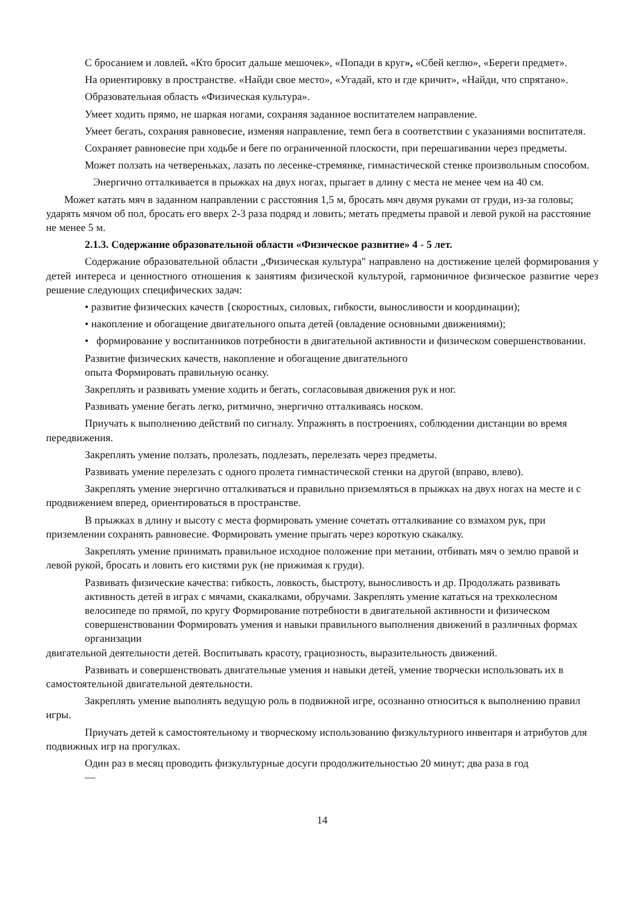С бросанием и ловлей. «Кто бросит дальше мешочек», «Попади в круг», «Сбей кеглю», «Береги предмет».
На ориентировку в пространстве. «Найди свое место», «Угадай, кто и где кричит», «Найди, что спрятано».
Образовательная область «Физическая культура».
Умеет ходить прямо, не шаркая ногами, сохраняя заданное воспитателем направление.
Умеет бегать, сохраняя равновесие, изменяя направление, темп бега в соответствии с указаниями воспитателя.
Сохраняет равновесие при ходьбе и беге по ограниченной плоскости, при перешагивании через предметы.
Может ползать на четвереньках, лазать по лесенке-стремянке, гимнастической стенке произвольным способом.
Энергично отталкивается в прыжках на двух ногах, прыгает в длину с места не менее чем на 40 см.
Может катать мяч в заданном направлении с расстояния 1,5 м, бросать мяч двумя руками от груди, из-за головы; ударять мячом об пол, бросать его вверх 2-3 раза подряд и ловить; метать предметы правой и левой рукой на расстояние не менее 5 м.
2.1.3. Содержание образовательной области «Физическое развитие» 4 - 5 лет.
Содержание образовательной области „Физическая культура" направлено на достижение целей формирования у детей интереса и ценностного отношения к занятиям физической культурой, гармоничное физическое развитие через решение следующих специфических задач:
• развитие физических качеств {скоростных, силовых, гибкости, выносливости и координации);
• накопление и обогащение двигательного опыта детей (овладение основными движениями);
• формирование у воспитанников потребности в двигательной активности и физическом совершенствовании.
Развитие физических качеств, накопление и обогащение двигательного
опыта Формировать правильную осанку.
Закреплять и развивать умение ходить и бегать, согласовывая движения рук и ног.
Развивать умение бегать легко, ритмично, энергично отталкиваясь носком.
Приучать к выполнению действий по сигналу. Упражнять в построениях, соблюдении дистанции во время передвижения.
Закреплять умение ползать, пролезать, подлезать, перелезать через предметы.
Развивать умение перелезать с одного пролета гимнастической стенки на другой (вправо, влево).
Закреплять умение энергично отталкиваться и правильно приземляться в прыжках на двух ногах на месте и с продвижением вперед, ориентироваться в пространстве.
В прыжках в длину и высоту с места формировать умение сочетать отталкивание со взмахом рук, при приземлении сохранять равновесие. Формировать умение прыгать через короткую скакалку.
Закреплять умение принимать правильное исходное положение при метании, отбивать мяч о землю правой и левой рукой, бросать и ловить его кистями рук (не прижимая к груди).
Развивать физические качества: гибкость, ловкость, быстроту, выносливость и др. Продолжать развивать активность детей в играх с мячами, скакалками, обручами. Закреплять умение кататься на трехколесном велосипеде по прямой, по кругу Формирование потребности в двигательной активности и физическом совершенствовании Формировать умения и навыки правильного выполнения движений в различных формах организации
двигательной деятельности детей. Воспитывать красоту, грациозность, выразительность движений.
Развивать и совершенствовать двигательные умения и навыки детей, умение творчески использовать их в самостоятельной двигательной деятельности.
Закреплять умение выполнять ведущую роль в подвижной игре, осознанно относиться к выполнению правил игры.
Приучать детей к самостоятельному и творческому использованию физкультурного инвентаря и атрибутов для подвижных игр на прогулках.
Один раз в месяц проводить физкультурные досуги продолжительностью 20 минут; два раза в год
—
14